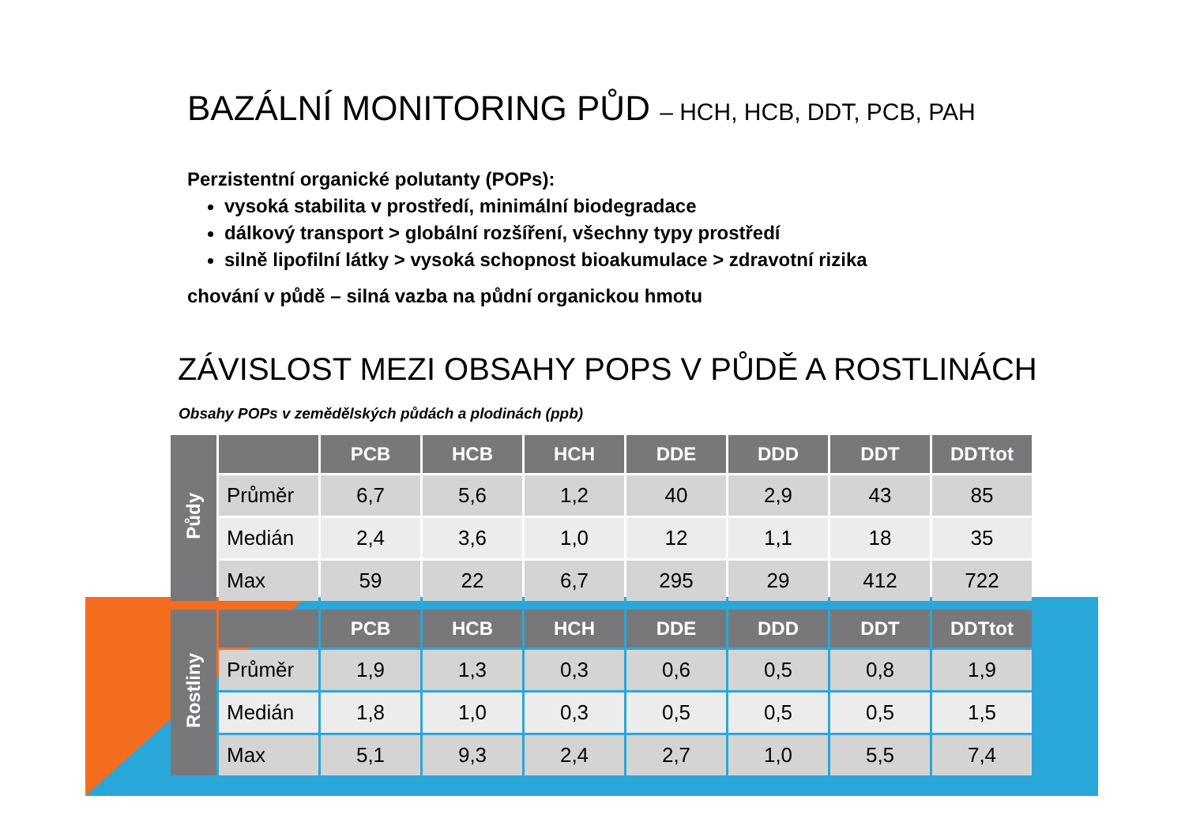BAZÁLNÍ MONITORING PŮD – HCH, HCB, DDT, PCB, PAH
Perzistentní organické polutanty (POPs):
vysoká stabilita v prostředí, minimální biodegradace
dálkový transport > globální rozšíření, všechny typy prostředí
silně lipofilní látky > vysoká schopnost bioakumulace > zdravotní rizika
chování v půdě – silná vazba na půdní organickou hmotu
ZÁVISLOST MEZI OBSAHY POPS V PŮDĚ A ROSTLINÁCH
Obsahy POPs v zemědělských půdách a plodinách (ppb)
| Půdy | | PCB | HCB | HCH | DDE | DDD | DDT | DDTtot |
| --- | --- | --- | --- | --- | --- | --- | --- | --- |
| | Průměr | 6,7 | 5,6 | 1,2 | 40 | 2,9 | 43 | 85 |
| | Medián | 2,4 | 3,6 | 1,0 | 12 | 1,1 | 18 | 35 |
| | Max | 59 | 22 | 6,7 | 295 | 29 | 412 | 722 |
| Rostliny | | PCB | HCB | HCH | DDE | DDD | DDT | DDTtot |
| --- | --- | --- | --- | --- | --- | --- | --- | --- |
| | Průměr | 1,9 | 1,3 | 0,3 | 0,6 | 0,5 | 0,8 | 1,9 |
| | Medián | 1,8 | 1,0 | 0,3 | 0,5 | 0,5 | 0,5 | 1,5 |
| | Max | 5,1 | 9,3 | 2,4 | 2,7 | 1,0 | 5,5 | 7,4 |